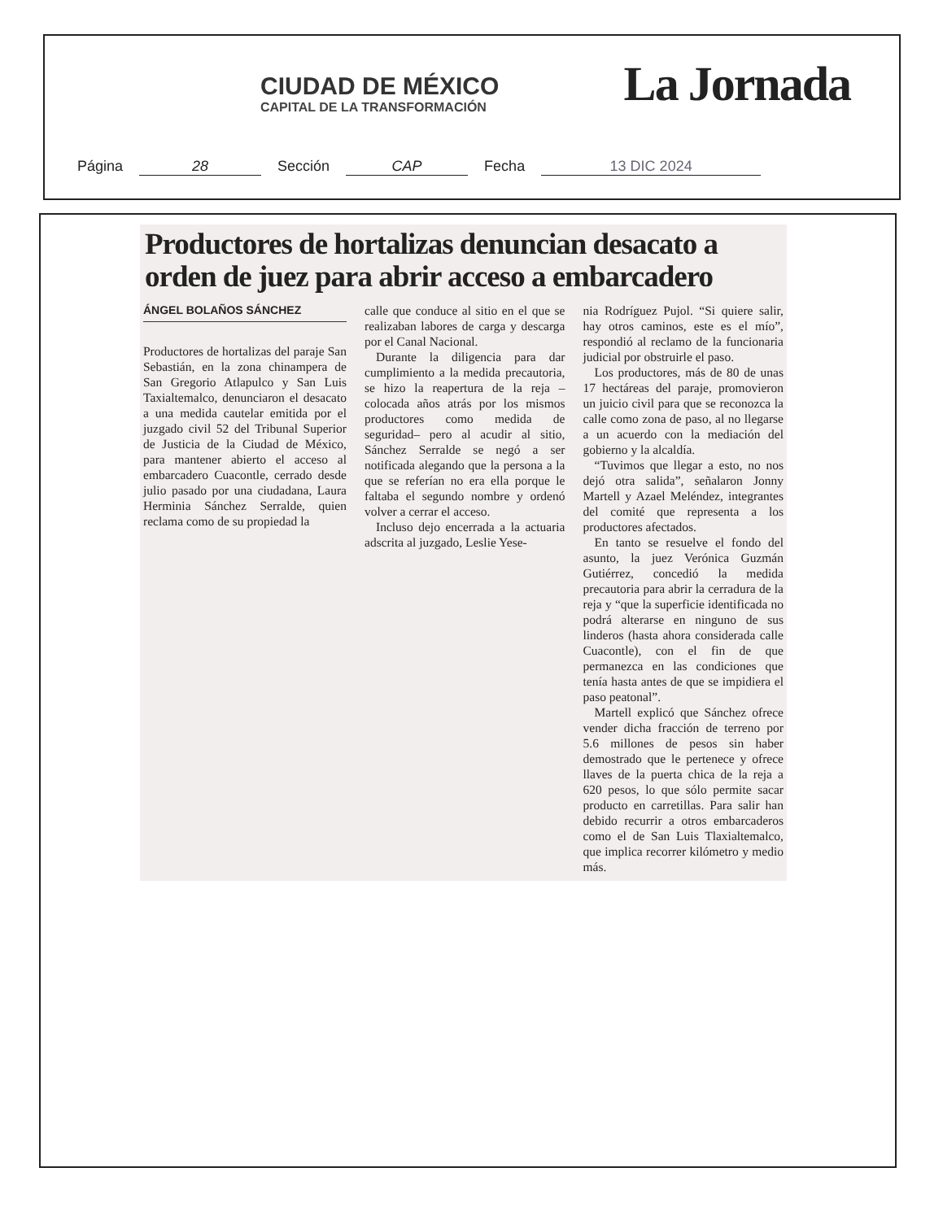CIUDAD DE MÉXICO
CAPITAL DE LA TRANSFORMACIÓN
La Jornada
Página 28 Sección CAP Fecha 13 DIC 2024
Productores de hortalizas denuncian desacato a orden de juez para abrir acceso a embarcadero
ÁNGEL BOLAÑOS SÁNCHEZ
Productores de hortalizas del paraje San Sebastián, en la zona chinampera de San Gregorio Atlapulco y San Luis Taxialtemalco, denunciaron el desacato a una medida cautelar emitida por el juzgado civil 52 del Tribunal Superior de Justicia de la Ciudad de México, para mantener abierto el acceso al embarcadero Cuacontle, cerrado desde julio pasado por una ciudadana, Laura Herminia Sánchez Serralde, quien reclama como de su propiedad la
calle que conduce al sitio en el que se realizaban labores de carga y descarga por el Canal Nacional.
Durante la diligencia para dar cumplimiento a la medida precautoria, se hizo la reapertura de la reja –colocada años atrás por los mismos productores como medida de seguridad– pero al acudir al sitio, Sánchez Serralde se negó a ser notificada alegando que la persona a la que se referían no era ella porque le faltaba el segundo nombre y ordenó volver a cerrar el acceso.
Incluso dejo encerrada a la actuaria adscrita al juzgado, Leslie Yese-
nia Rodríguez Pujol. “Si quiere salir, hay otros caminos, este es el mío”, respondió al reclamo de la funcionaria judicial por obstruirle el paso.
Los productores, más de 80 de unas 17 hectáreas del paraje, promovieron un juicio civil para que se reconozca la calle como zona de paso, al no llegarse a un acuerdo con la mediación del gobierno y la alcaldía.
“Tuvimos que llegar a esto, no nos dejó otra salida”, señalaron Jonny Martell y Azael Meléndez, integrantes del comité que representa a los productores afectados.
En tanto se resuelve el fondo del asunto, la juez Verónica Guzmán Gutiérrez, concedió la medida precautoria para abrir la cerradura de la reja y “que la superficie identificada no podrá alterarse en ninguno de sus linderos (hasta ahora considerada calle Cuacontle), con el fin de que permanezca en las condiciones que tenía hasta antes de que se impidiera el paso peatonal”.
Martell explicó que Sánchez ofrece vender dicha fracción de terreno por 5.6 millones de pesos sin haber demostrado que le pertenece y ofrece llaves de la puerta chica de la reja a 620 pesos, lo que sólo permite sacar producto en carretillas. Para salir han debido recurrir a otros embarcaderos como el de San Luis Tlaxialtemalco, que implica recorrer kilómetro y medio más.